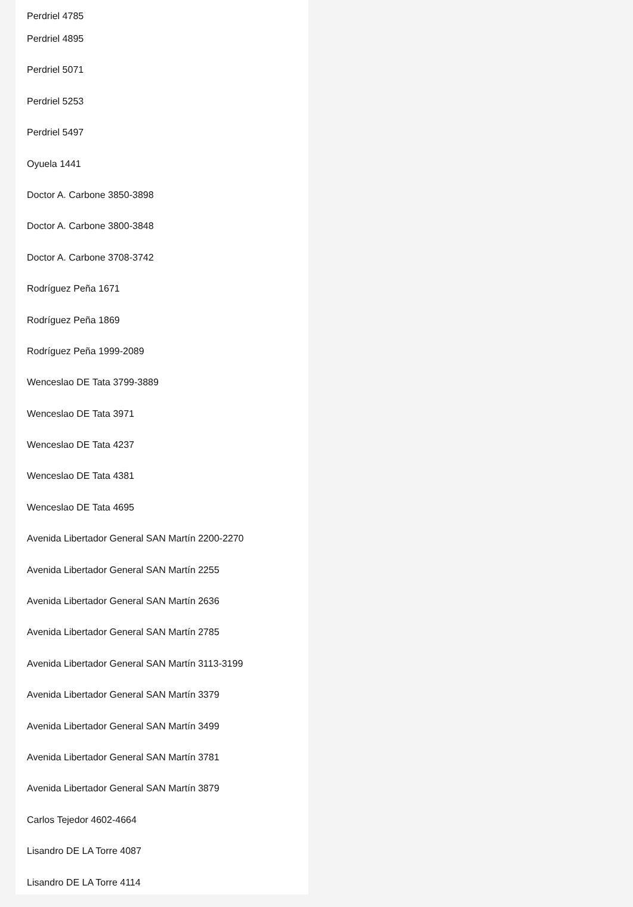Perdriel 4785
Perdriel 4895
Perdriel 5071
Perdriel 5253
Perdriel 5497
Oyuela 1441
Doctor A. Carbone 3850-3898
Doctor A. Carbone 3800-3848
Doctor A. Carbone 3708-3742
Rodríguez Peña 1671
Rodríguez Peña 1869
Rodríguez Peña 1999-2089
Wenceslao DE Tata 3799-3889
Wenceslao DE Tata 3971
Wenceslao DE Tata 4237
Wenceslao DE Tata 4381
Wenceslao DE Tata 4695
Avenida Libertador General SAN Martín 2200-2270
Avenida Libertador General SAN Martín 2255
Avenida Libertador General SAN Martín 2636
Avenida Libertador General SAN Martín 2785
Avenida Libertador General SAN Martín 3113-3199
Avenida Libertador General SAN Martín 3379
Avenida Libertador General SAN Martín 3499
Avenida Libertador General SAN Martín 3781
Avenida Libertador General SAN Martín 3879
Carlos Tejedor 4602-4664
Lisandro DE LA Torre 4087
Lisandro DE LA Torre 4114